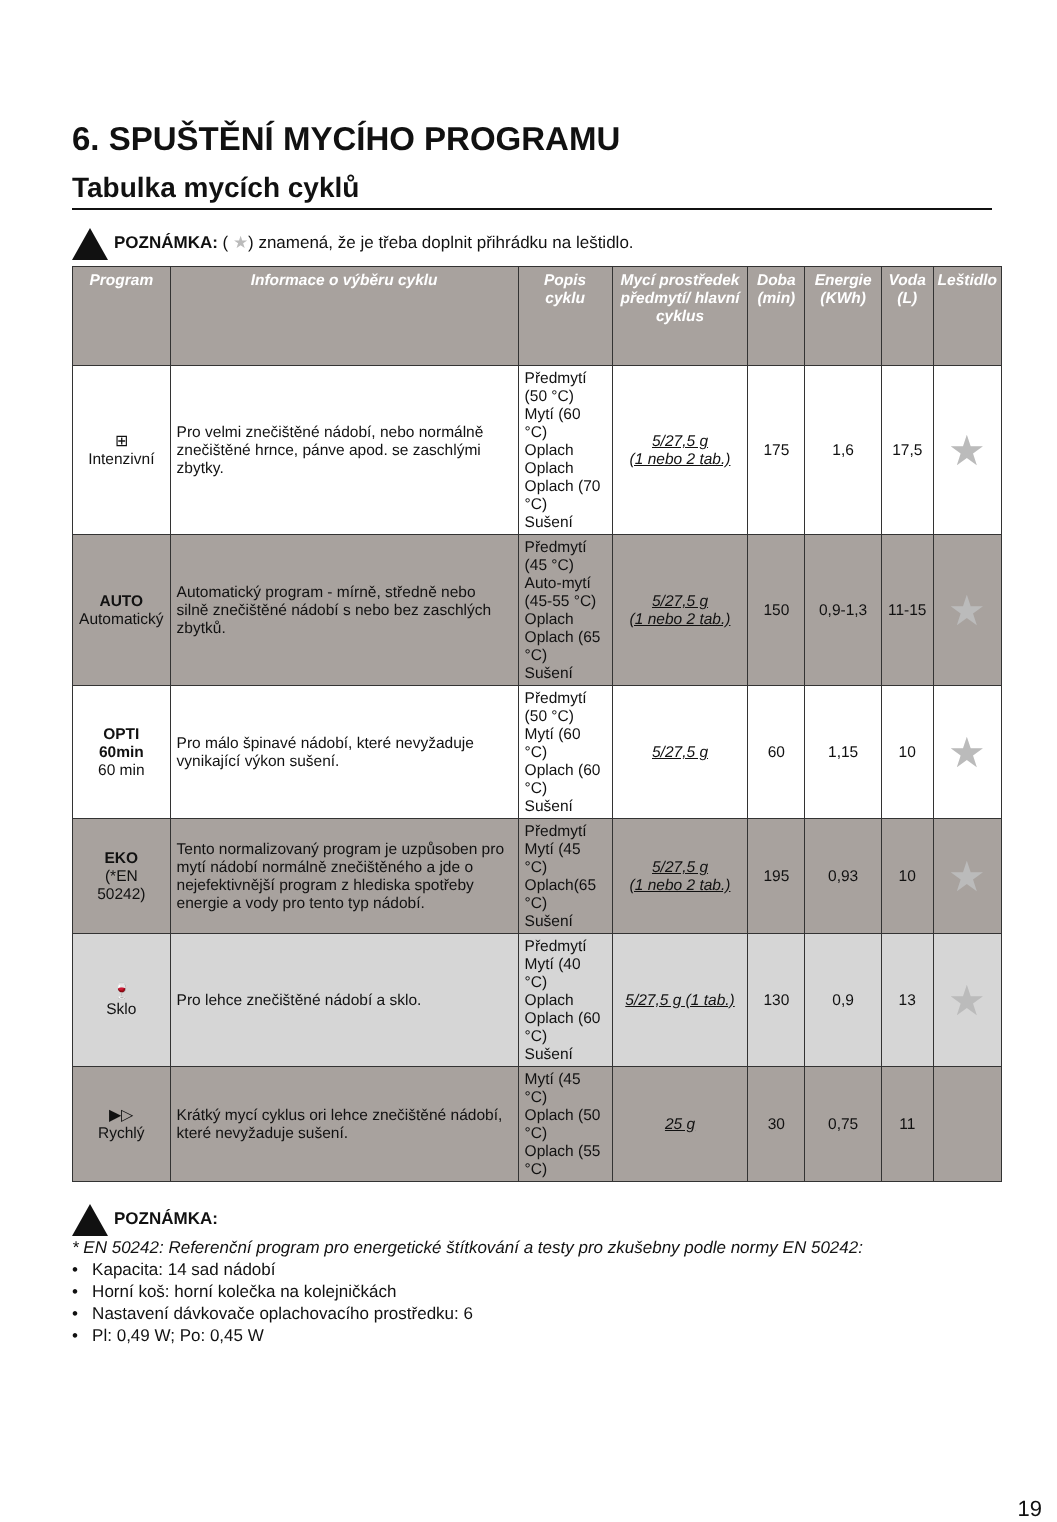6. SPUŠTĚNÍ MYCÍHO PROGRAMU
Tabulka mycích cyklů
POZNÁMKA: ( ★) znamená, že je třeba doplnit přihrádku na leštidlo.
| Program | Informace o výběru cyklu | Popis cyklu | Mycí prostředek předmytí/ hlavní cyklus | Doba (min) | Energie (KWh) | Voda (L) | Leštidlo |
| --- | --- | --- | --- | --- | --- | --- | --- |
| ⊞ Intenzivní | Pro velmi znečištěné nádobí, nebo normálně znečištěné hrnce, pánve apod. se zaschlými zbytky. | Předmytí (50 °C) Mytí (60 °C) Oplach Oplach Oplach (70 °C) Sušení | 5/27,5 g (1 nebo 2 tab.) | 175 | 1,6 | 17,5 | ★ |
| AUTO Automatický | Automatický program - mírně, středně nebo silně znečištěné nádobí s nebo bez zaschlých zbytků. | Předmytí (45 °C) Auto-mytí (45-55 °C) Oplach Oplach (65 °C) Sušení | 5/27,5 g (1 nebo 2 tab.) | 150 | 0,9-1,3 | 11-15 | ★ |
| OPTI 60min 60 min | Pro málo špinavé nádobí, které nevyžaduje vynikající výkon sušení. | Předmytí (50 °C) Mytí (60 °C) Oplach (60 °C) Sušení | 5/27,5 g | 60 | 1,15 | 10 | ★ |
| EKO (*EN 50242) | Tento normalizovaný program je uzpůsoben pro mytí nádobí normálně znečištěného a jde o nejefektivnější program z hlediska spotřeby energie a vody pro tento typ nádobí. | Předmytí Mytí (45 °C) Oplach(65 °C) Sušení | 5/27,5 g (1 nebo 2 tab.) | 195 | 0,93 | 10 | ★ |
| 🍷 Sklo | Pro lehce znečištěné nádobí a sklo. | Předmytí Mytí (40 °C) Oplach Oplach (60 °C) Sušení | 5/27,5 g (1 tab.) | 130 | 0,9 | 13 | ★ |
| ▶▷ Rychlý | Krátký mycí cyklus ori lehce znečištěné nádobí, které nevyžaduje sušení. | Mytí (45 °C) Oplach (50 °C) Oplach (55 °C) | 25 g | 30 | 0,75 | 11 | |
POZNÁMKA:
* EN 50242: Referenční program pro energetické štítkování a testy pro zkušebny podle normy EN 50242:
• Kapacita: 14 sad nádobí
• Horní koš: horní kolečka na kolejničkách
• Nastavení dávkovače oplachovacího prostředku: 6
• Pl: 0,49 W; Po: 0,45 W
19